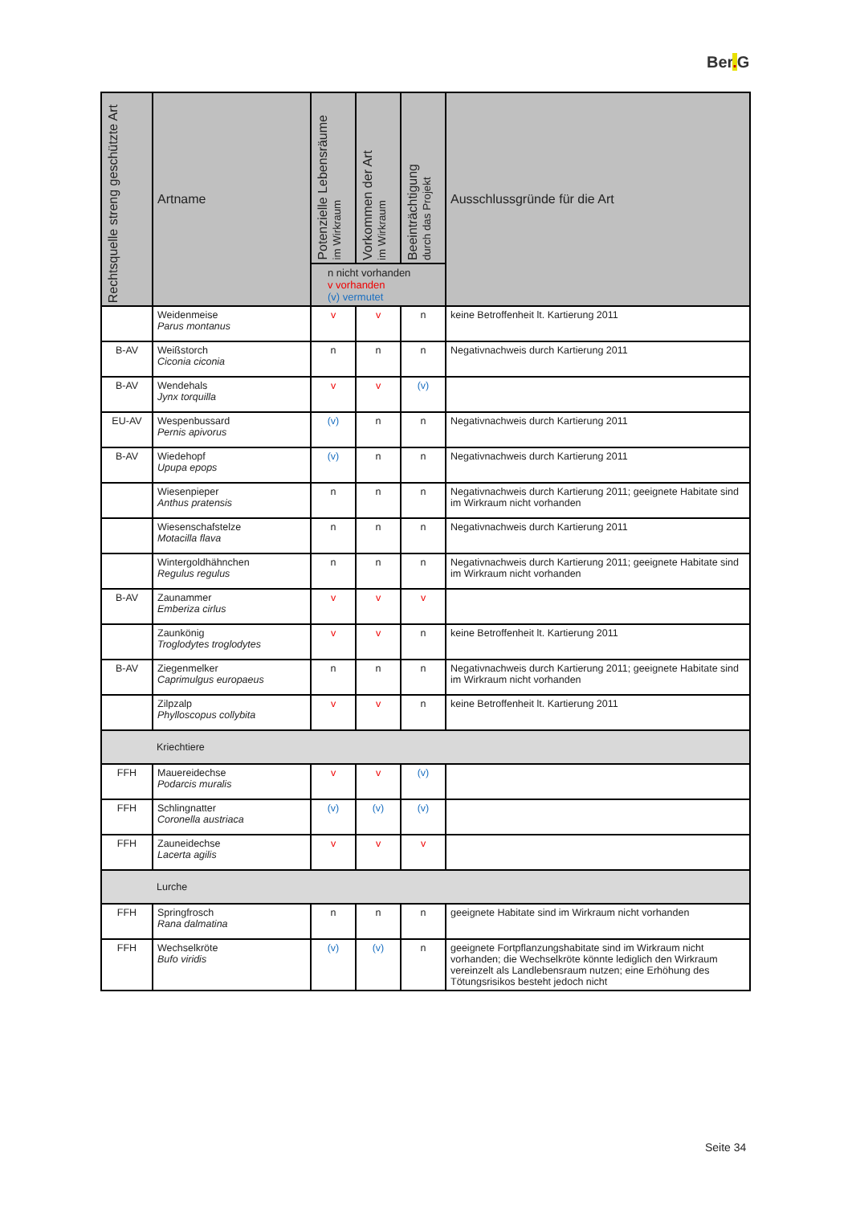Ber. G
| Rechtsquelle streng geschützte Art | Artname | Potenzielle Lebensräume im Wirkraum | Vorkommen der Art im Wirkraum | Beeinträchtigung durch das Projekt | Ausschlussgründe für die Art |
| --- | --- | --- | --- | --- | --- |
| | | n nicht vorhanden v vorhanden (v) vermutet | | | |
| | Weidenmeise Parus montanus | v | v | n | keine Betroffenheit lt. Kartierung 2011 |
| B-AV | Weißstorch Ciconia ciconia | n | n | n | Negativnachweis durch Kartierung 2011 |
| B-AV | Wendehals Jynx torquilla | v | v | (v) | |
| EU-AV | Wespenbussard Pernis apivorus | (v) | n | n | Negativnachweis durch Kartierung 2011 |
| B-AV | Wiedehopf Upupa epops | (v) | n | n | Negativnachweis durch Kartierung 2011 |
| | Wiesenpieper Anthus pratensis | n | n | n | Negativnachweis durch Kartierung 2011; geeignete Habitate sind im Wirkraum nicht vorhanden |
| | Wiesenschafstelze Motacilla flava | n | n | n | Negativnachweis durch Kartierung 2011 |
| | Wintergoldhähnchen Regulus regulus | n | n | n | Negativnachweis durch Kartierung 2011; geeignete Habitate sind im Wirkraum nicht vorhanden |
| B-AV | Zaunammer Emberiza cirlus | v | v | v | |
| | Zaunkönig Troglodytes troglodytes | v | v | n | keine Betroffenheit lt. Kartierung 2011 |
| B-AV | Ziegenmelker Caprimulgus europaeus | n | n | n | Negativnachweis durch Kartierung 2011; geeignete Habitate sind im Wirkraum nicht vorhanden |
| | Zilpzalp Phylloscopus collybita | v | v | n | keine Betroffenheit lt. Kartierung 2011 |
| | Kriechtiere | | | | |
| FFH | Mauereidechse Podarcis muralis | v | v | (v) | |
| FFH | Schlingnatter Coronella austriaca | (v) | (v) | (v) | |
| FFH | Zauneidechse Lacerta agilis | v | v | v | |
| | Lurche | | | | |
| FFH | Springfrosch Rana dalmatina | n | n | n | geeignete Habitate sind im Wirkraum nicht vorhanden |
| FFH | Wechselkröte Bufo viridis | (v) | (v) | n | geeignete Fortpflanzungshabitate sind im Wirkraum nicht vorhanden; die Wechselkröte könnte lediglich den Wirkraum vereinzelt als Landlebensraum nutzen; eine Erhöhung des Tötungsrisikos besteht jedoch nicht |
Seite 34